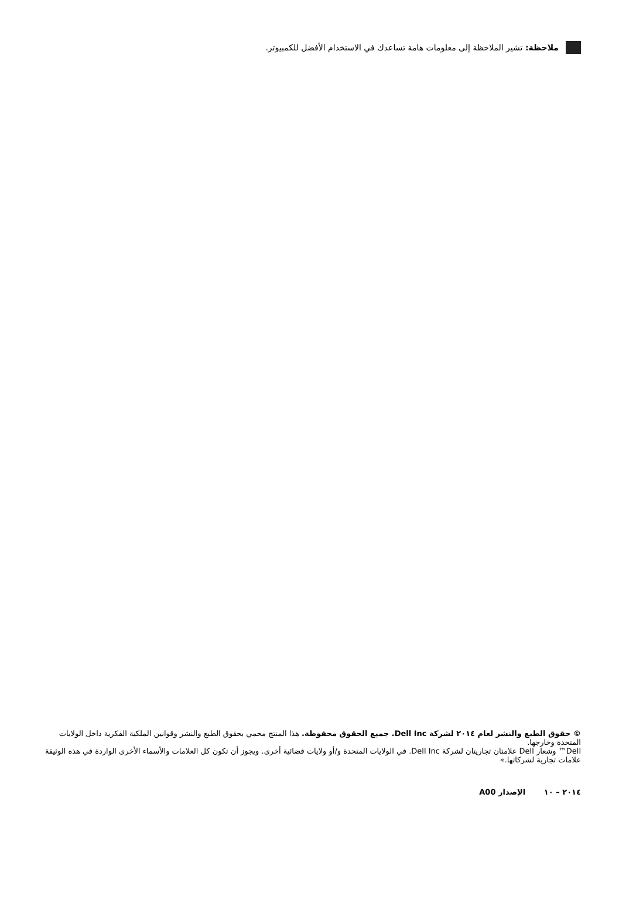ملاحظة: تشير الملاحظة إلى معلومات هامة تساعدك في الاستخدام الأفضل للكمبيوتر.
© حقوق الطبع والنشر لعام ٢٠١٤ لشركة Dell Inc. جميع الحقوق محفوظة. هذا المنتج محمي بحقوق الطبع والنشر وقوانين الملكية الفكرية داخل الولايات المتحدة وخارجها.
Dell™ وشعار Dell علامتان تجاريتان لشركة Dell Inc. في الولايات المتحدة و/أو ولايات قضائية أخرى. ويجوز أن تكون كل العلامات والأسماء الأخرى الواردة في هذه الوثيقة علامات تجارية لشركاتها.»
٢٠١٤ – ١٠ الإصدار A00